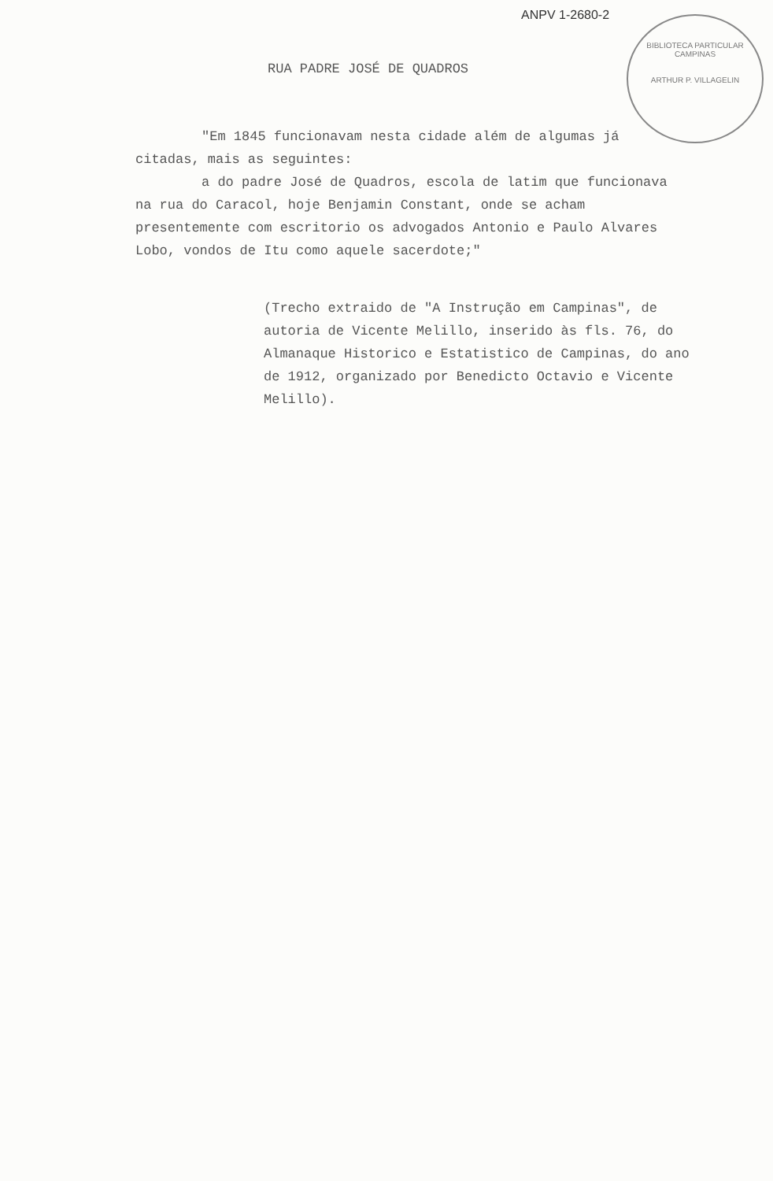ANPV 1-2680-2
BIBLIOTECA PARTICULAR
CAMPINAS
ARTHUR P. VILLAGELIN
RUA PADRE JOSÉ DE QUADROS
"Em 1845 funcionavam nesta cidade além de algumas já citadas, mais as seguintes:
a do padre José de Quadros, escola de latim que funcionava na rua do Caracol, hoje Benjamin Constant, onde se acham presentemente com escritorio os advogados Antonio e Paulo Alvares Lobo, vondos de Itu como aquele sacerdote;"
(Trecho extraido de "A Instrução em Campinas", de autoria de Vicente Melillo, inserido às fls. 76, do Almanaque Historico e Estatistico de Campinas, do ano de 1912, organizado por Benedicto Octavio e Vicente Melillo).